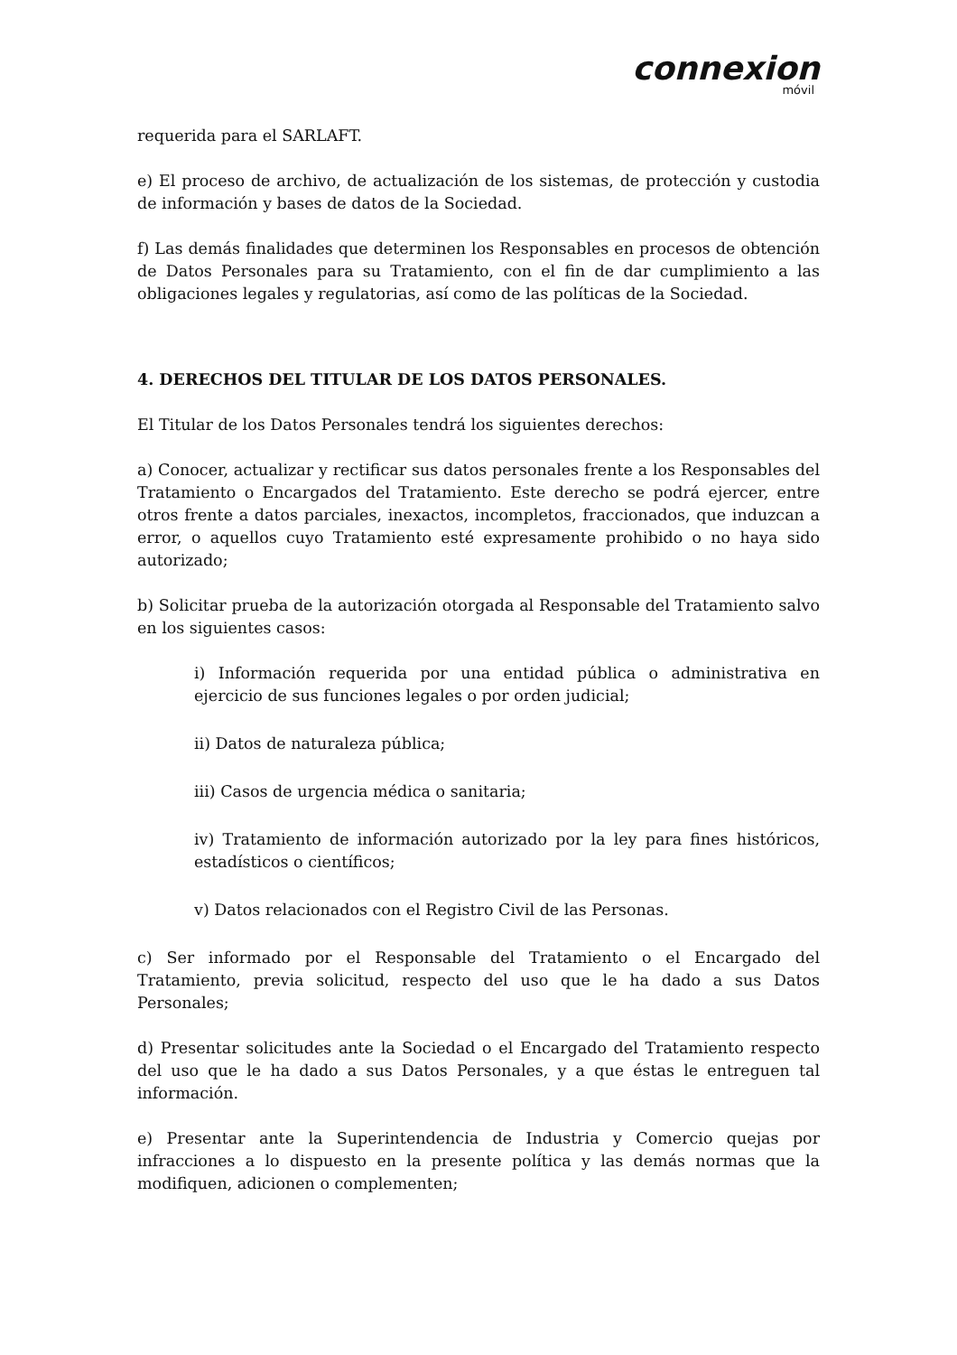connexion
móvil
requerida para el SARLAFT.
e) El proceso de archivo, de actualización de los sistemas, de protección y custodia de información y bases de datos de la Sociedad.
f) Las demás finalidades que determinen los Responsables en procesos de obtención de Datos Personales para su Tratamiento, con el fin de dar cumplimiento a las obligaciones legales y regulatorias, así como de las políticas de la Sociedad.
4. DERECHOS DEL TITULAR DE LOS DATOS PERSONALES.
El Titular de los Datos Personales tendrá los siguientes derechos:
a) Conocer, actualizar y rectificar sus datos personales frente a los Responsables del Tratamiento o Encargados del Tratamiento. Este derecho se podrá ejercer, entre otros frente a datos parciales, inexactos, incompletos, fraccionados, que induzcan a error, o aquellos cuyo Tratamiento esté expresamente prohibido o no haya sido autorizado;
b) Solicitar prueba de la autorización otorgada al Responsable del Tratamiento salvo en los siguientes casos:
i) Información requerida por una entidad pública o administrativa en ejercicio de sus funciones legales o por orden judicial;
ii) Datos de naturaleza pública;
iii) Casos de urgencia médica o sanitaria;
iv) Tratamiento de información autorizado por la ley para fines históricos, estadísticos o científicos;
v) Datos relacionados con el Registro Civil de las Personas.
c) Ser informado por el Responsable del Tratamiento o el Encargado del Tratamiento, previa solicitud, respecto del uso que le ha dado a sus Datos Personales;
d) Presentar solicitudes ante la Sociedad o el Encargado del Tratamiento respecto del uso que le ha dado a sus Datos Personales, y a que éstas le entreguen tal información.
e) Presentar ante la Superintendencia de Industria y Comercio quejas por infracciones a lo dispuesto en la presente política y las demás normas que la modifiquen, adicionen o complementen;